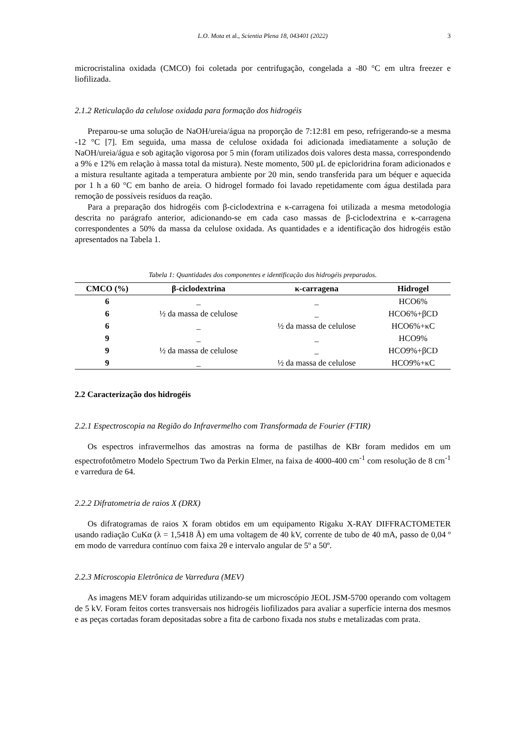L.O. Mota et al., Scientia Plena 18, 043401 (2022) 3
microcristalina oxidada (CMCO) foi coletada por centrifugação, congelada a -80 °C em ultra freezer e liofilizada.
2.1.2 Reticulação da celulose oxidada para formação dos hidrogéis
Preparou-se uma solução de NaOH/ureia/água na proporção de 7:12:81 em peso, refrigerando-se a mesma -12 °C [7]. Em seguida, uma massa de celulose oxidada foi adicionada imediatamente a solução de NaOH/ureia/água e sob agitação vigorosa por 5 min (foram utilizados dois valores desta massa, correspondendo a 9% e 12% em relação à massa total da mistura). Neste momento, 500 μL de epicloridrina foram adicionados e a mistura resultante agitada a temperatura ambiente por 20 min, sendo transferida para um béquer e aquecida por 1 h a 60 °C em banho de areia. O hidrogel formado foi lavado repetidamente com água destilada para remoção de possíveis resíduos da reação.
Para a preparação dos hidrogéis com β-ciclodextrina e κ-carragena foi utilizada a mesma metodologia descrita no parágrafo anterior, adicionando-se em cada caso massas de β-ciclodextrina e κ-carragena correspondentes a 50% da massa da celulose oxidada. As quantidades e a identificação dos hidrogéis estão apresentados na Tabela 1.
Tabela 1: Quantidades dos componentes e identificação dos hidrogéis preparados.
| CMCO (%) | β-ciclodextrina | κ-carragena | Hidrogel |
| --- | --- | --- | --- |
| 6 | _ | _ | HCO6% |
| 6 | ½ da massa de celulose | _ | HCO6%+βCD |
| 6 | _ | ½ da massa de celulose | HCO6%+κC |
| 9 | _ | _ | HCO9% |
| 9 | ½ da massa de celulose | _ | HCO9%+βCD |
| 9 | _ | ½ da massa de celulose | HCO9%+κC |
2.2 Caracterização dos hidrogéis
2.2.1 Espectroscopia na Região do Infravermelho com Transformada de Fourier (FTIR)
Os espectros infravermelhos das amostras na forma de pastilhas de KBr foram medidos em um espectrofotômetro Modelo Spectrum Two da Perkin Elmer, na faixa de 4000-400 cm<sup>-1</sup> com resolução de 8 cm<sup>-1</sup> e varredura de 64.
2.2.2 Difratometria de raios X (DRX)
Os difratogramas de raios X foram obtidos em um equipamento Rigaku X-RAY DIFFRACTOMETER usando radiação CuKα (λ = 1,5418 Å) em uma voltagem de 40 kV, corrente de tubo de 40 mA, passo de 0,04 º em modo de varredura contínuo com faixa 2θ e intervalo angular de 5º a 50º.
2.2.3 Microscopia Eletrônica de Varredura (MEV)
As imagens MEV foram adquiridas utilizando-se um microscópio JEOL JSM-5700 operando com voltagem de 5 kV. Foram feitos cortes transversais nos hidrogéis liofilizados para avaliar a superfície interna dos mesmos e as peças cortadas foram depositadas sobre a fita de carbono fixada nos stubs e metalizadas com prata.